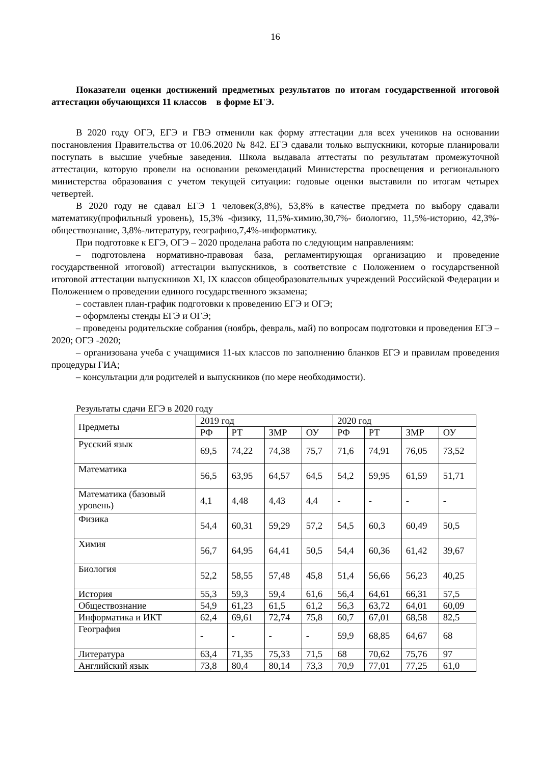16
Показатели оценки достижений предметных результатов по итогам государственной итоговой аттестации обучающихся 11 классов в форме ЕГЭ.
В 2020 году ОГЭ, ЕГЭ и ГВЭ отменили как форму аттестации для всех учеников на основании постановления Правительства от 10.06.2020 № 842. ЕГЭ сдавали только выпускники, которые планировали поступать в высшие учебные заведения. Школа выдавала аттестаты по результатам промежуточной аттестации, которую провели на основании рекомендаций Министерства просвещения и регионального министерства образования с учетом текущей ситуации: годовые оценки выставили по итогам четырех четвертей.
В 2020 году не сдавал ЕГЭ 1 человек(3,8%), 53,8% в качестве предмета по выбору сдавали математику(профильный уровень), 15,3% -физику, 11,5%-химию,30,7%- биологию, 11,5%-историю, 42,3%-обществознание, 3,8%-литературу, географию,7,4%-информатику.
При подготовке к ЕГЭ, ОГЭ – 2020 проделана работа по следующим направлениям:
– подготовлена нормативно-правовая база, регламентирующая организацию и проведение государственной итоговой) аттестации выпускников, в соответствие с Положением о государственной итоговой аттестации выпускников XI, IX классов общеобразовательных учреждений Российской Федерации и Положением о проведении единого государственного экзамена;
– составлен план-график подготовки к проведению ЕГЭ и ОГЭ;
– оформлены стенды ЕГЭ и ОГЭ;
– проведены родительские собрания (ноябрь, февраль, май) по вопросам подготовки и проведения ЕГЭ – 2020; ОГЭ -2020;
– организована учеба с учащимися 11-ых классов по заполнению бланков ЕГЭ и правилам проведения процедуры ГИА;
– консультации для родителей и выпускников (по мере необходимости).
Результаты сдачи ЕГЭ в 2020 году
| Предметы | 2019 год | | | | 2020 год | | | |
| | РФ | РТ | ЗМР | ОУ | РФ | РТ | ЗМР | ОУ |
| Русский язык | 69,5 | 74,22 | 74,38 | 75,7 | 71,6 | 74,91 | 76,05 | 73,52 |
| Математика | 56,5 | 63,95 | 64,57 | 64,5 | 54,2 | 59,95 | 61,59 | 51,71 |
| Математика (базовый уровень) | 4,1 | 4,48 | 4,43 | 4,4 | - | - | - | - |
| Физика | 54,4 | 60,31 | 59,29 | 57,2 | 54,5 | 60,3 | 60,49 | 50,5 |
| Химия | 56,7 | 64,95 | 64,41 | 50,5 | 54,4 | 60,36 | 61,42 | 39,67 |
| Биология | 52,2 | 58,55 | 57,48 | 45,8 | 51,4 | 56,66 | 56,23 | 40,25 |
| История | 55,3 | 59,3 | 59,4 | 61,6 | 56,4 | 64,61 | 66,31 | 57,5 |
| Обществознание | 54,9 | 61,23 | 61,5 | 61,2 | 56,3 | 63,72 | 64,01 | 60,09 |
| Информатика и ИКТ | 62,4 | 69,61 | 72,74 | 75,8 | 60,7 | 67,01 | 68,58 | 82,5 |
| География | - | - | - | - | 59,9 | 68,85 | 64,67 | 68 |
| Литература | 63,4 | 71,35 | 75,33 | 71,5 | 68 | 70,62 | 75,76 | 97 |
| Английский язык | 73,8 | 80,4 | 80,14 | 73,3 | 70,9 | 77,01 | 77,25 | 61,0 |